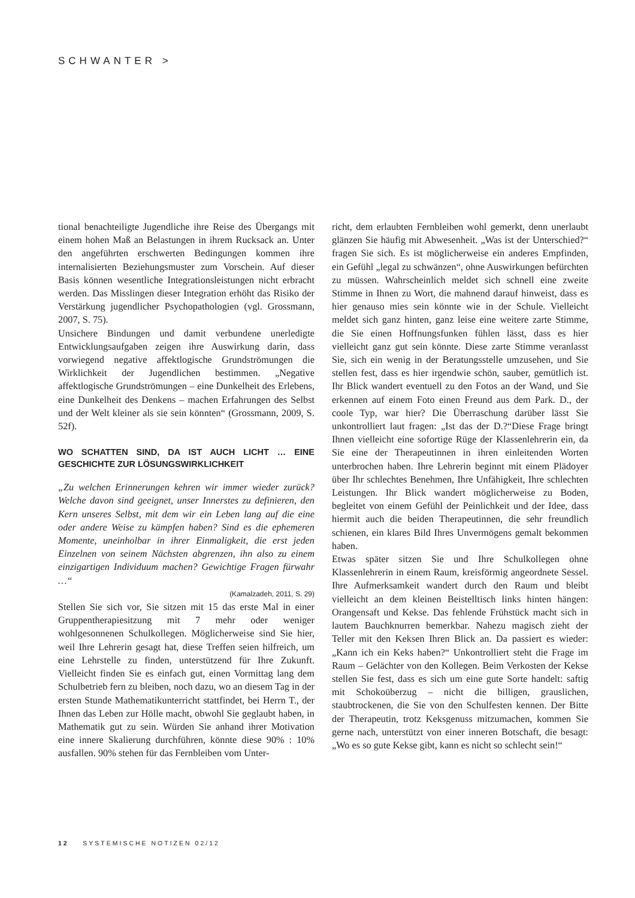SCHWANTER >
tional benachteiligte Jugendliche ihre Reise des Übergangs mit einem hohen Maß an Belastungen in ihrem Rucksack an. Unter den angeführten erschwerten Bedingungen kommen ihre internalisierten Beziehungsmuster zum Vorschein. Auf dieser Basis können wesentliche Integrationsleistungen nicht erbracht werden. Das Misslingen dieser Integration erhöht das Risiko der Verstärkung jugendlicher Psychopathologien (vgl. Grossmann, 2007, S. 75).
Unsichere Bindungen und damit verbundene unerledigte Entwicklungsaufgaben zeigen ihre Auswirkung darin, dass vorwiegend negative affektlogische Grundströmungen die Wirklichkeit der Jugendlichen bestimmen. „Negative affektlogische Grundströmungen – eine Dunkelheit des Erlebens, eine Dunkelheit des Denkens – machen Erfahrungen des Selbst und der Welt kleiner als sie sein könnten“ (Grossmann, 2009, S. 52f).
WO SCHATTEN SIND, DA IST AUCH LICHT … EINE GESCHICHTE ZUR LÖSUNGSWIRKLICHKEIT
„Zu welchen Erinnerungen kehren wir immer wieder zurück? Welche davon sind geeignet, unser Innerstes zu definieren, den Kern unseres Selbst, mit dem wir ein Leben lang auf die eine oder andere Weise zu kämpfen haben? Sind es die ephemeren Momente, uneinholbar in ihrer Einmaligkeit, die erst jeden Einzelnen von seinem Nächsten abgrenzen, ihn also zu einem einzigartigen Individuum machen? Gewichtige Fragen fürwahr …“
(Kamalzadeh, 2011, S. 29)
Stellen Sie sich vor, Sie sitzen mit 15 das erste Mal in einer Gruppentherapiesitzung mit 7 mehr oder weniger wohlgesonnenen Schulkollegen. Möglicherweise sind Sie hier, weil Ihre Lehrerin gesagt hat, diese Treffen seien hilfreich, um eine Lehrstelle zu finden, unterstützend für Ihre Zukunft. Vielleicht finden Sie es einfach gut, einen Vormittag lang dem Schulbetrieb fern zu bleiben, noch dazu, wo an diesem Tag in der ersten Stunde Mathematikunterricht stattfindet, bei Herrn T., der Ihnen das Leben zur Hölle macht, obwohl Sie geglaubt haben, in Mathematik gut zu sein. Würden Sie anhand ihrer Motivation eine innere Skalierung durchführen, könnte diese 90% : 10% ausfallen. 90% stehen für das Fernbleiben vom Unter-
richt, dem erlaubten Fernbleiben wohl gemerkt, denn unerlaubt glänzen Sie häufig mit Abwesenheit. „Was ist der Unterschied?“ fragen Sie sich. Es ist möglicherweise ein anderes Empfinden, ein Gefühl „legal zu schwänzen“, ohne Auswirkungen befürchten zu müssen. Wahrscheinlich meldet sich schnell eine zweite Stimme in Ihnen zu Wort, die mahnend darauf hinweist, dass es hier genauso mies sein könnte wie in der Schule. Vielleicht meldet sich ganz hinten, ganz leise eine weitere zarte Stimme, die Sie einen Hoffnungsfunken fühlen lässt, dass es hier vielleicht ganz gut sein könnte. Diese zarte Stimme veranlasst Sie, sich ein wenig in der Beratungsstelle umzusehen, und Sie stellen fest, dass es hier irgendwie schön, sauber, gemütlich ist. Ihr Blick wandert eventuell zu den Fotos an der Wand, und Sie erkennen auf einem Foto einen Freund aus dem Park. D., der coole Typ, war hier? Die Überraschung darüber lässt Sie unkontrolliert laut fragen: „Ist das der D.?“Diese Frage bringt Ihnen vielleicht eine sofortige Rüge der Klassenlehrerin ein, da Sie eine der Therapeutinnen in ihren einleitenden Worten unterbrochen haben. Ihre Lehrerin beginnt mit einem Plädoyer über Ihr schlechtes Benehmen, Ihre Unfähigkeit, Ihre schlechten Leistungen. Ihr Blick wandert möglicherweise zu Boden, begleitet von einem Gefühl der Peinlichkeit und der Idee, dass hiermit auch die beiden Therapeutinnen, die sehr freundlich schienen, ein klares Bild Ihres Unvermögens gemalt bekommen haben.
Etwas später sitzen Sie und Ihre Schulkollegen ohne Klassenlehrerin in einem Raum, kreisförmig angeordnete Sessel. Ihre Aufmerksamkeit wandert durch den Raum und bleibt vielleicht an dem kleinen Beistelltisch links hinten hängen: Orangensaft und Kekse. Das fehlende Frühstück macht sich in lautem Bauchknurren bemerkbar. Nahezu magisch zieht der Teller mit den Keksen Ihren Blick an. Da passiert es wieder: „Kann ich ein Keks haben?“ Unkontrolliert steht die Frage im Raum – Gelächter von den Kollegen. Beim Verkosten der Kekse stellen Sie fest, dass es sich um eine gute Sorte handelt: saftig mit Schokoüberzug – nicht die billigen, grauslichen, staubtrockenen, die Sie von den Schulfesten kennen. Der Bitte der Therapeutin, trotz Keksgenuss mitzumachen, kommen Sie gerne nach, unterstützt von einer inneren Botschaft, die besagt: „Wo es so gute Kekse gibt, kann es nicht so schlecht sein!“
12 SYSTEMISCHE NOTIZEN 02/12